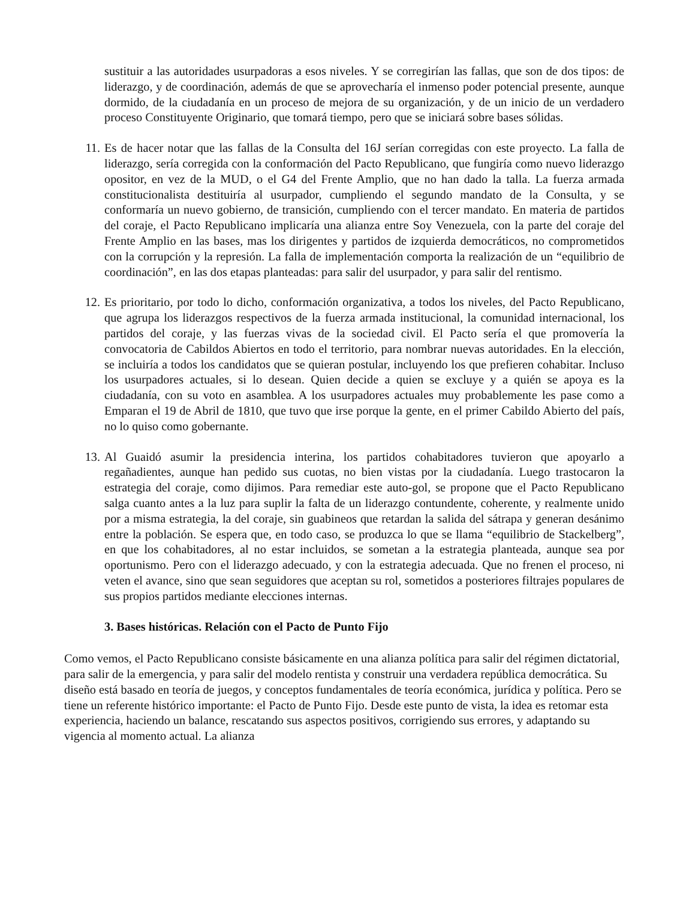sustituir a las autoridades usurpadoras a esos niveles. Y se corregirían las fallas, que son de dos tipos: de liderazgo, y de coordinación, además de que se aprovecharía el inmenso poder potencial presente, aunque dormido, de la ciudadanía en un proceso de mejora de su organización, y de un inicio de un verdadero proceso Constituyente Originario, que tomará tiempo, pero que se iniciará sobre bases sólidas.
11. Es de hacer notar que las fallas de la Consulta del 16J serían corregidas con este proyecto. La falla de liderazgo, sería corregida con la conformación del Pacto Republicano, que fungiría como nuevo liderazgo opositor, en vez de la MUD, o el G4 del Frente Amplio, que no han dado la talla. La fuerza armada constitucionalista destituiría al usurpador, cumpliendo el segundo mandato de la Consulta, y se conformaría un nuevo gobierno, de transición, cumpliendo con el tercer mandato. En materia de partidos del coraje, el Pacto Republicano implicaría una alianza entre Soy Venezuela, con la parte del coraje del Frente Amplio en las bases, mas los dirigentes y partidos de izquierda democráticos, no comprometidos con la corrupción y la represión. La falla de implementación comporta la realización de un “equilibrio de coordinación”, en las dos etapas planteadas: para salir del usurpador, y para salir del rentismo.
12. Es prioritario, por todo lo dicho, conformación organizativa, a todos los niveles, del Pacto Republicano, que agrupa los liderazgos respectivos de la fuerza armada institucional, la comunidad internacional, los partidos del coraje, y las fuerzas vivas de la sociedad civil. El Pacto sería el que promovería la convocatoria de Cabildos Abiertos en todo el territorio, para nombrar nuevas autoridades. En la elección, se incluiría a todos los candidatos que se quieran postular, incluyendo los que prefieren cohabitar. Incluso los usurpadores actuales, si lo desean. Quien decide a quien se excluye y a quién se apoya es la ciudadanía, con su voto en asamblea. A los usurpadores actuales muy probablemente les pase como a Emparan el 19 de Abril de 1810, que tuvo que irse porque la gente, en el primer Cabildo Abierto del país, no lo quiso como gobernante.
13. Al Guaidó asumir la presidencia interina, los partidos cohabitadores tuvieron que apoyarlo a regañadientes, aunque han pedido sus cuotas, no bien vistas por la ciudadanía. Luego trastocaron la estrategia del coraje, como dijimos. Para remediar este auto-gol, se propone que el Pacto Republicano salga cuanto antes a la luz para suplir la falta de un liderazgo contundente, coherente, y realmente unido por a misma estrategia, la del coraje, sin guabineos que retardan la salida del sátrapa y generan desánimo entre la población. Se espera que, en todo caso, se produzca lo que se llama “equilibrio de Stackelberg”, en que los cohabitadores, al no estar incluidos, se sometan a la estrategia planteada, aunque sea por oportunismo. Pero con el liderazgo adecuado, y con la estrategia adecuada. Que no frenen el proceso, ni veten el avance, sino que sean seguidores que aceptan su rol, sometidos a posteriores filtrajes populares de sus propios partidos mediante elecciones internas.
3. Bases históricas. Relación con el Pacto de Punto Fijo
Como vemos, el Pacto Republicano consiste básicamente en una alianza política para salir del régimen dictatorial, para salir de la emergencia, y para salir del modelo rentista y construir una verdadera república democrática. Su diseño está basado en teoría de juegos, y conceptos fundamentales de teoría económica, jurídica y política. Pero se tiene un referente histórico importante: el Pacto de Punto Fijo. Desde este punto de vista, la idea es retomar esta experiencia, haciendo un balance, rescatando sus aspectos positivos, corrigiendo sus errores, y adaptando su vigencia al momento actual. La alianza